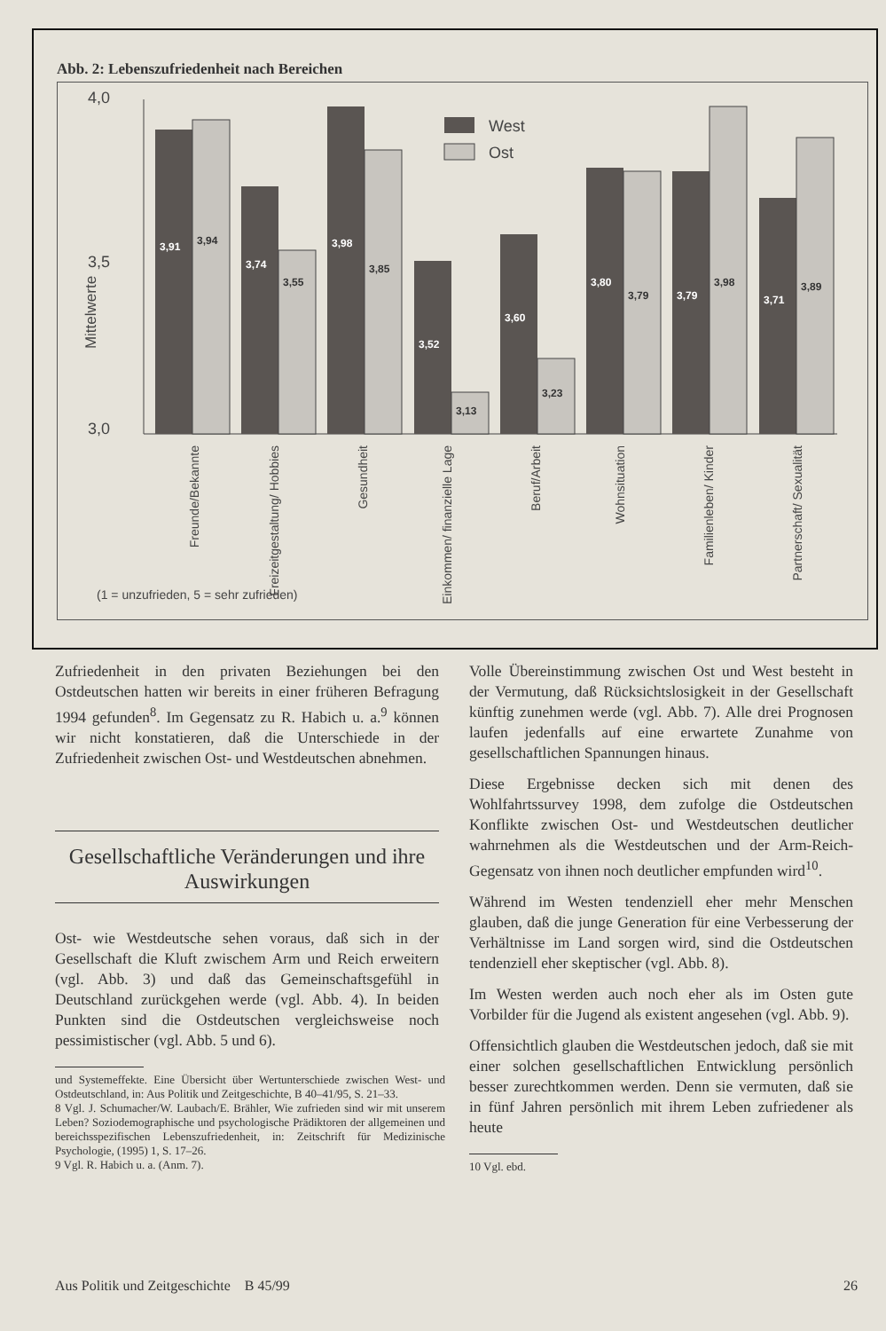Abb. 2: Lebenszufriedenheit nach Bereichen
4,0
3,5
3,0
Mittelwerte
3,91
3,74
3,98
3,52
3,60
3,80
3,79
3,71
3,94
3,55
3,85
3,13
3,23
3,79
3,98
3,89
West
Ost
Freunde/Bekannte
Freizeitgestaltung/ Hobbies
Gesundheit
Einkommen/ finanzielle Lage
Beruf/Arbeit
Wohnsituation
Familienleben/ Kinder
Partnerschaft/ Sexualität
(1 = unzufrieden, 5 = sehr zufrieden)
Zufriedenheit in den privaten Beziehungen bei den Ostdeutschen hatten wir bereits in einer früheren Befragung 1994 gefunden<sup>8</sup>. Im Gegensatz zu R. Habich u. a.<sup>9</sup> können wir nicht konstatieren, daß die Unterschiede in der Zufriedenheit zwischen Ost- und Westdeutschen abnehmen.
Gesellschaftliche Veränderungen und ihre Auswirkungen
Ost- wie Westdeutsche sehen voraus, daß sich in der Gesellschaft die Kluft zwischem Arm und Reich erweitern (vgl. Abb. 3) und daß das Gemeinschaftsgefühl in Deutschland zurückgehen werde (vgl. Abb. 4). In beiden Punkten sind die Ostdeutschen vergleichsweise noch pessimistischer (vgl. Abb. 5 und 6).
und Systemeffekte. Eine Übersicht über Wertunterschiede zwischen West- und Ostdeutschland, in: Aus Politik und Zeitgeschichte, B 40–41/95, S. 21–33.
8 Vgl. J. Schumacher/W. Laubach/E. Brähler, Wie zufrieden sind wir mit unserem Leben? Soziodemographische und psychologische Prädiktoren der allgemeinen und bereichsspezifischen Lebenszufriedenheit, in: Zeitschrift für Medizinische Psychologie, (1995) 1, S. 17–26.
9 Vgl. R. Habich u. a. (Anm. 7).
Volle Übereinstimmung zwischen Ost und West besteht in der Vermutung, daß Rücksichtslosigkeit in der Gesellschaft künftig zunehmen werde (vgl. Abb. 7). Alle drei Prognosen laufen jedenfalls auf eine erwartete Zunahme von gesellschaftlichen Spannungen hinaus.
Diese Ergebnisse decken sich mit denen des Wohlfahrtssurvey 1998, dem zufolge die Ostdeutschen Konflikte zwischen Ost- und Westdeutschen deutlicher wahrnehmen als die Westdeutschen und der Arm-Reich-Gegensatz von ihnen noch deutlicher empfunden wird<sup>10</sup>.
Während im Westen tendenziell eher mehr Menschen glauben, daß die junge Generation für eine Verbesserung der Verhältnisse im Land sorgen wird, sind die Ostdeutschen tendenziell eher skeptischer (vgl. Abb. 8).
Im Westen werden auch noch eher als im Osten gute Vorbilder für die Jugend als existent angesehen (vgl. Abb. 9).
Offensichtlich glauben die Westdeutschen jedoch, daß sie mit einer solchen gesellschaftlichen Entwicklung persönlich besser zurechtkommen werden. Denn sie vermuten, daß sie in fünf Jahren persönlich mit ihrem Leben zufriedener als heute
10 Vgl. ebd.
Aus Politik und Zeitgeschichte B 45/99 26